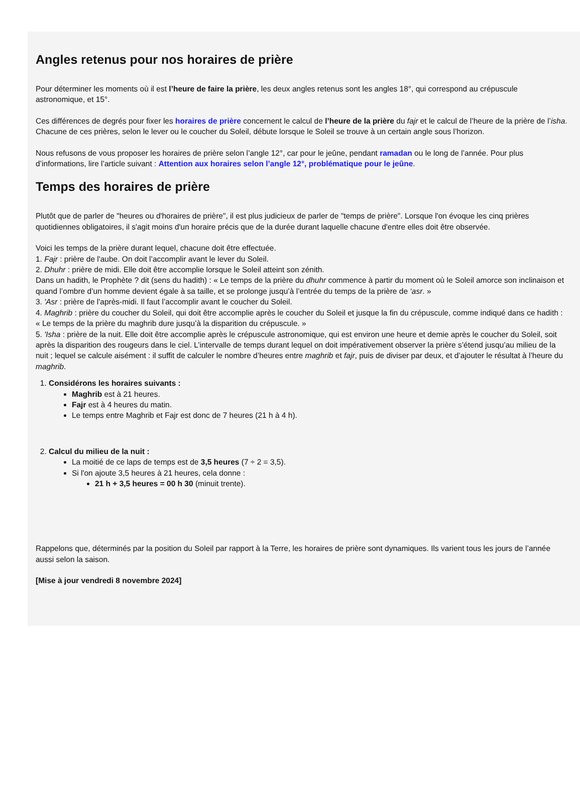Angles retenus pour nos horaires de prière
Pour déterminer les moments où il est l’heure de faire la prière, les deux angles retenus sont les angles 18°, qui correspond au crépuscule astronomique, et 15°.
Ces différences de degrés pour fixer les horaires de prière concernent le calcul de l’heure de la prière du fajr et le calcul de l’heure de la prière de l’isha. Chacune de ces prières, selon le lever ou le coucher du Soleil, débute lorsque le Soleil se trouve à un certain angle sous l’horizon.
Nous refusons de vous proposer les horaires de prière selon l’angle 12°, car pour le jeûne, pendant ramadan ou le long de l’année. Pour plus d’informations, lire l’article suivant : Attention aux horaires selon l’angle 12°, problématique pour le jeûne.
Temps des horaires de prière
Plutôt que de parler de "heures ou d'horaires de prière", il est plus judicieux de parler de "temps de prière". Lorsque l'on évoque les cinq prières quotidiennes obligatoires, il s'agit moins d'un horaire précis que de la durée durant laquelle chacune d'entre elles doit être observée.
Voici les temps de la prière durant lequel, chacune doit être effectuée.
1. Fajr : prière de l'aube. On doit l’accomplir avant le lever du Soleil.
2. Dhuhr : prière de midi. Elle doit être accomplie lorsque le Soleil atteint son zénith.
Dans un hadith, le Prophète ? dit (sens du hadith) : « Le temps de la prière du dhuhr commence à partir du moment où le Soleil amorce son inclinaison et quand l’ombre d’un homme devient égale à sa taille, et se prolonge jusqu’à l’entrée du temps de la prière de ‘asr. »
3. 'Asr : prière de l'après-midi. Il faut l’accomplir avant le coucher du Soleil.
4. Maghrib : prière du coucher du Soleil, qui doit être accomplie après le coucher du Soleil et jusque la fin du crépuscule, comme indiqué dans ce hadith : « Le temps de la prière du maghrib dure jusqu’à la disparition du crépuscule. »
5. 'Isha : prière de la nuit. Elle doit être accomplie après le crépuscule astronomique, qui est environ une heure et demie après le coucher du Soleil, soit après la disparition des rougeurs dans le ciel. L’intervalle de temps durant lequel on doit impérativement observer la prière s’étend jusqu’au milieu de la nuit ; lequel se calcule aisément : il suffit de calculer le nombre d’heures entre maghrib et fajr, puis de diviser par deux, et d’ajouter le résultat à l’heure du maghrib.
1. Considérons les horaires suivants :
Maghrib est à 21 heures.
Fajr est à 4 heures du matin.
Le temps entre Maghrib et Fajr est donc de 7 heures (21 h à 4 h).
2. Calcul du milieu de la nuit :
La moitié de ce laps de temps est de 3,5 heures (7 ÷ 2 = 3,5).
Si l'on ajoute 3,5 heures à 21 heures, cela donne :
21 h + 3,5 heures = 00 h 30 (minuit trente).
Rappelons que, déterminés par la position du Soleil par rapport à la Terre, les horaires de prière sont dynamiques. Ils varient tous les jours de l’année aussi selon la saison.
[Mise à jour vendredi 8 novembre 2024]